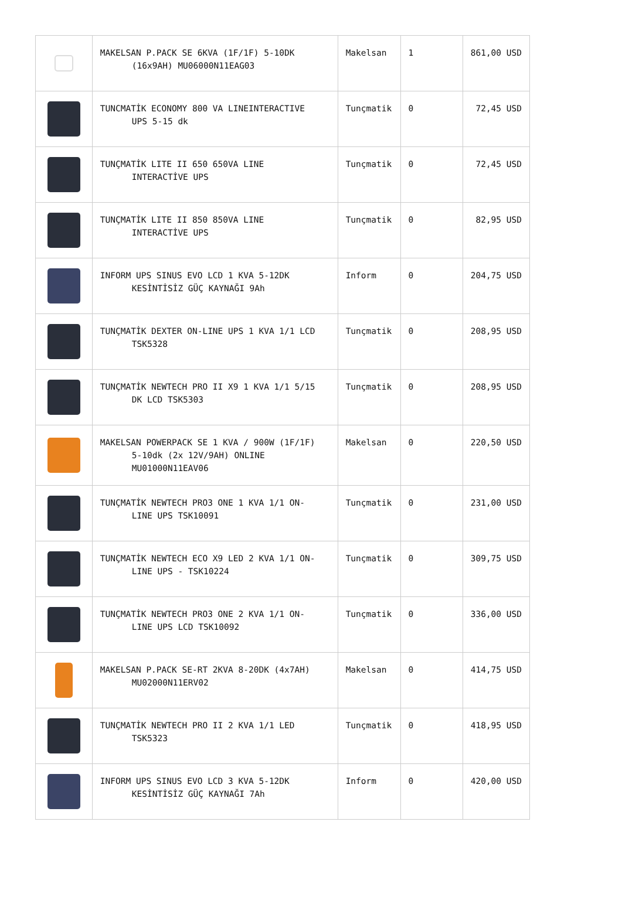| | MAKELSAN P.PACK SE 6KVA (1F/1F) 5-10DK (16x9AH) MU06000N11EAG03 | Makelsan | 1 | 861,00 USD |
| | TUNCMATİK ECONOMY 800 VA LINEINTERACTIVE UPS 5-15 dk | Tunçmatik | 0 | 72,45 USD |
| | TUNÇMATİK LITE II 650 650VA LINE INTERACTİVE UPS | Tunçmatik | 0 | 72,45 USD |
| | TUNÇMATİK LITE II 850 850VA LINE INTERACTİVE UPS | Tunçmatik | 0 | 82,95 USD |
| | INFORM UPS SINUS EVO LCD 1 KVA 5-12DK KESİNTİSİZ GÜÇ KAYNAĞI 9Ah | Inform | 0 | 204,75 USD |
| | TUNÇMATİK DEXTER ON-LINE UPS 1 KVA 1/1 LCD TSK5328 | Tunçmatik | 0 | 208,95 USD |
| | TUNÇMATİK NEWTECH PRO II X9 1 KVA 1/1 5/15 DK LCD TSK5303 | Tunçmatik | 0 | 208,95 USD |
| | MAKELSAN POWERPACK SE 1 KVA / 900W (1F/1F) 5-10dk (2x 12V/9AH) ONLINE MU01000N11EAV06 | Makelsan | 0 | 220,50 USD |
| | TUNÇMATİK NEWTECH PRO3 ONE 1 KVA 1/1 ON- LINE UPS TSK10091 | Tunçmatik | 0 | 231,00 USD |
| | TUNÇMATİK NEWTECH ECO X9 LED 2 KVA 1/1 ON- LINE UPS - TSK10224 | Tunçmatik | 0 | 309,75 USD |
| | TUNÇMATİK NEWTECH PRO3 ONE 2 KVA 1/1 ON- LINE UPS LCD TSK10092 | Tunçmatik | 0 | 336,00 USD |
| | MAKELSAN P.PACK SE-RT 2KVA 8-20DK (4x7AH) MU02000N11ERV02 | Makelsan | 0 | 414,75 USD |
| | TUNÇMATİK NEWTECH PRO II 2 KVA 1/1 LED TSK5323 | Tunçmatik | 0 | 418,95 USD |
| | INFORM UPS SINUS EVO LCD 3 KVA 5-12DK KESİNTİSİZ GÜÇ KAYNAĞI 7Ah | Inform | 0 | 420,00 USD |